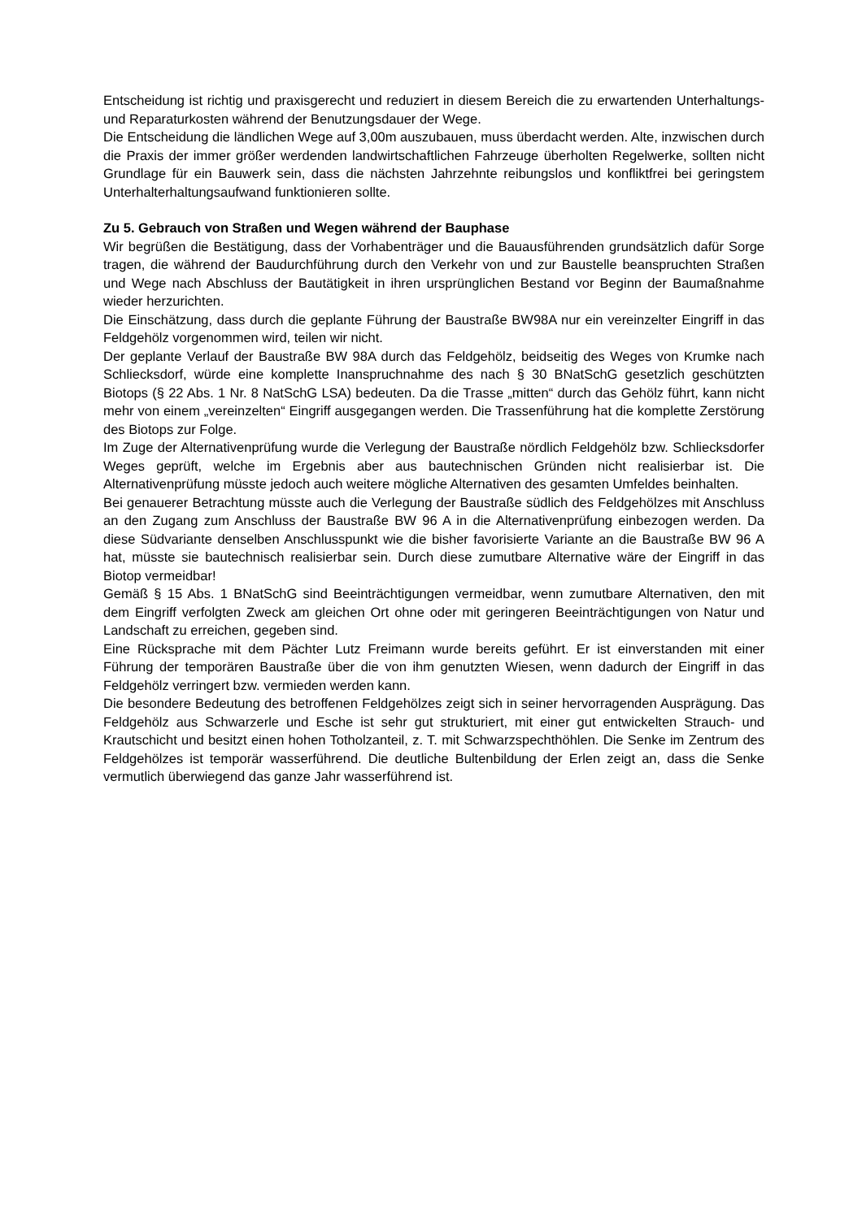Entscheidung ist richtig und praxisgerecht und reduziert in diesem Bereich die zu erwartenden Unterhaltungs- und Reparaturkosten während der Benutzungsdauer der Wege.
Die Entscheidung die ländlichen Wege auf 3,00m auszubauen, muss überdacht werden. Alte, inzwischen durch die Praxis der immer größer werdenden landwirtschaftlichen Fahrzeuge überholten Regelwerke, sollten nicht Grundlage für ein Bauwerk sein, dass die nächsten Jahrzehnte reibungslos und konfliktfrei bei geringstem Unterhalterhaltungsaufwand funktionieren sollte.
Zu 5. Gebrauch von Straßen und Wegen während der Bauphase
Wir begrüßen die Bestätigung, dass der Vorhabenträger und die Bauausführenden grundsätzlich dafür Sorge tragen, die während der Baudurchführung durch den Verkehr von und zur Baustelle beanspruchten Straßen und Wege nach Abschluss der Bautätigkeit in ihren ursprünglichen Bestand vor Beginn der Baumaßnahme wieder herzurichten.
Die Einschätzung, dass durch die geplante Führung der Baustraße BW98A nur ein vereinzelter Eingriff in das Feldgehölz vorgenommen wird, teilen wir nicht.
Der geplante Verlauf der Baustraße BW 98A durch das Feldgehölz, beidseitig des Weges von Krumke nach Schliecksdorf, würde eine komplette Inanspruchnahme des nach § 30 BNatSchG gesetzlich geschützten Biotops (§ 22 Abs. 1 Nr. 8 NatSchG LSA) bedeuten. Da die Trasse „mitten“ durch das Gehölz führt, kann nicht mehr von einem „vereinzelten“ Eingriff ausgegangen werden. Die Trassenführung hat die komplette Zerstörung des Biotops zur Folge.
Im Zuge der Alternativenprüfung wurde die Verlegung der Baustraße nördlich Feldgehölz bzw. Schliecksdorfer Weges geprüft, welche im Ergebnis aber aus bautechnischen Gründen nicht realisierbar ist. Die Alternativenprüfung müsste jedoch auch weitere mögliche Alternativen des gesamten Umfeldes beinhalten.
Bei genauerer Betrachtung müsste auch die Verlegung der Baustraße südlich des Feldgehölzes mit Anschluss an den Zugang zum Anschluss der Baustraße BW 96 A in die Alternativenprüfung einbezogen werden. Da diese Südvariante denselben Anschlusspunkt wie die bisher favorisierte Variante an die Baustraße BW 96 A hat, müsste sie bautechnisch realisierbar sein. Durch diese zumutbare Alternative wäre der Eingriff in das Biotop vermeidbar!
Gemäß § 15 Abs. 1 BNatSchG sind Beeinträchtigungen vermeidbar, wenn zumutbare Alternativen, den mit dem Eingriff verfolgten Zweck am gleichen Ort ohne oder mit geringeren Beeinträchtigungen von Natur und Landschaft zu erreichen, gegeben sind.
Eine Rücksprache mit dem Pächter Lutz Freimann wurde bereits geführt. Er ist einverstanden mit einer Führung der temporären Baustraße über die von ihm genutzten Wiesen, wenn dadurch der Eingriff in das Feldgehölz verringert bzw. vermieden werden kann.
Die besondere Bedeutung des betroffenen Feldgehölzes zeigt sich in seiner hervorragenden Ausprägung. Das Feldgehölz aus Schwarzerle und Esche ist sehr gut strukturiert, mit einer gut entwickelten Strauch- und Krautschicht und besitzt einen hohen Totholzanteil, z. T. mit Schwarzspechthöhlen. Die Senke im Zentrum des Feldgehölzes ist temporär wasserführend. Die deutliche Bultenbildung der Erlen zeigt an, dass die Senke vermutlich überwiegend das ganze Jahr wasserführend ist.